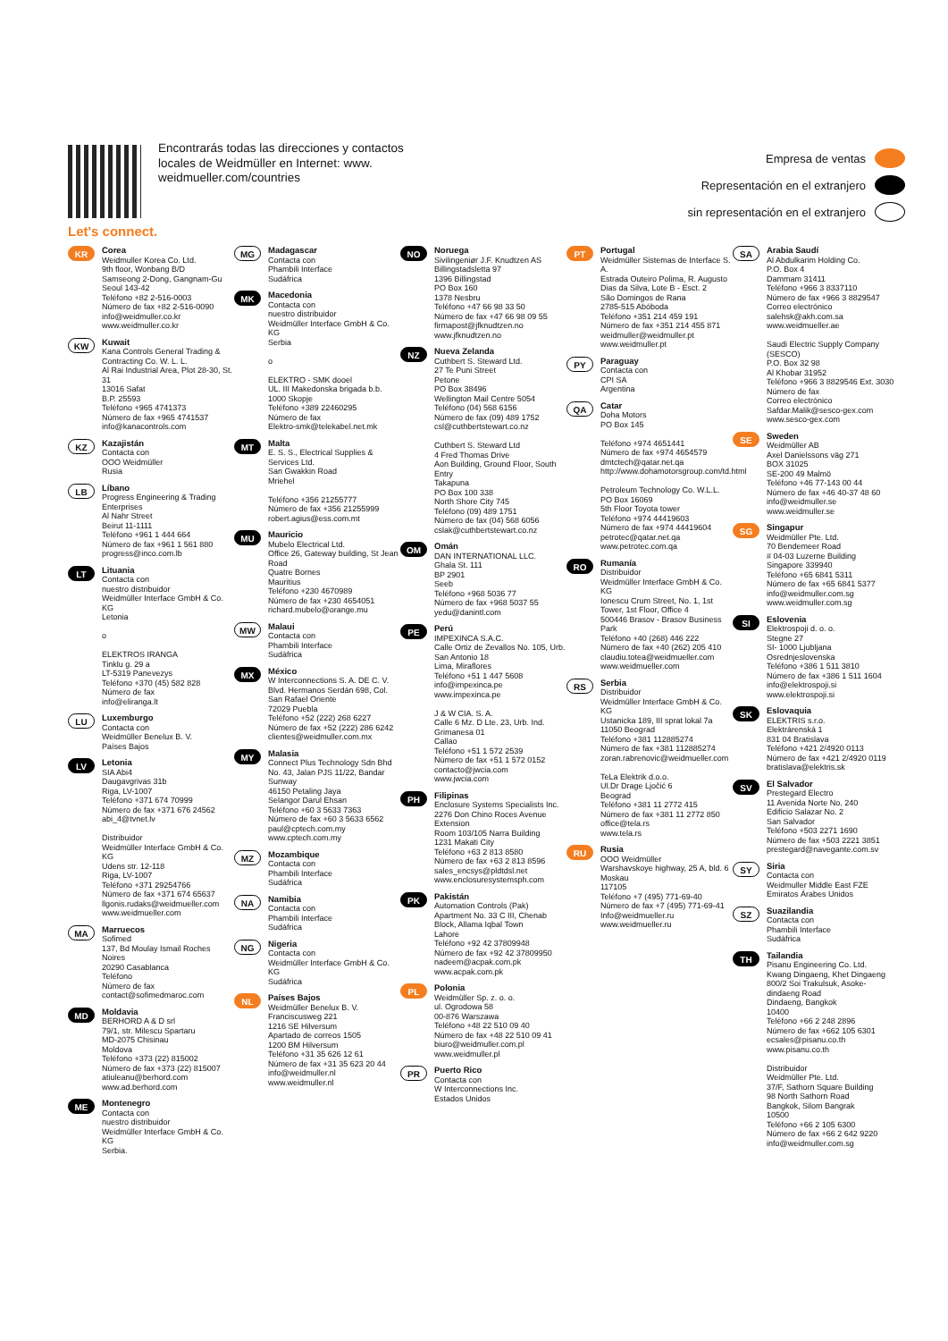Let's connect.
Encontrarás todas las direcciones y contactos locales de Weidmüller en Internet: www. weidmueller.com/countries
Empresa de ventas
Representación en el extranjero
sin representación en el extranjero
KR
Corea
Weidmuller Korea Co. Ltd.
9th floor, Wonbang B/D
Samseong 2-Dong, Gangnam-Gu
Seoul 143-42
Teléfono +82 2-516-0003
Número de fax +82 2-516-0090
info@weidmuller.co.kr
www.weidmuller.co.kr
KW
Kuwait
Kana Controls General Trading & Contracting Co. W. L. L.
Al Rai Industrial Area, Plot 28-30, St. 31
13016 Safat
B.P. 25593
Teléfono +965 4741373
Número de fax +965 4741537
info@kanacontrols.com
KZ
Kazajistán
Contacta con
OOO Weidmüller
Rusia
LB
Líbano
Progress Engineering & Trading Enterprises
Al Nahr Street
Beirut 11-1111
Teléfono +961 1 444 664
Número de fax +961 1 561 880
progress@inco.com.lb
LT
Lituania
Contacta con
nuestro distribuidor
Weidmüller Interface GmbH & Co. KG
Letonia
o
ELEKTROS IRANGA
Tinklu g. 29 a
LT-5319 Panevezys
Teléfono +370 (45) 582 828
Número de fax
info@eliranga.lt
LU
Luxemburgo
Contacta con
Weidmüller Benelux B. V.
Países Bajos
LV
Letonia
SIA Abi4
Daugavgrivas 31b
Riga, LV-1007
Teléfono +371 674 70999
Número de fax +371 676 24562
abi_4@tvnet.lv
Distribuidor
Weidmüller Interface GmbH & Co. KG
Udens str. 12-118
Riga, LV-1007
Teléfono +371 29254766
Número de fax +371 674 65637
llgonis.rudaks@weidmueller.com
www.weidmueller.com
MA
Marruecos
Sofimed
137, Bd Moulay Ismail Roches Noires
20290 Casablanca
Teléfono
Número de fax
contact@sofimedmaroc.com
MD
Moldavia
BERHORD A & D srl
79/1, str. Milescu Spartaru
MD-2075 Chisinau
Moldova
Teléfono +373 (22) 815002
Número de fax +373 (22) 815007
atiuleanu@berhord.com
www.ad.berhord.com
ME
Montenegro
Contacta con
nuestro distribuidor
Weidmüller Interface GmbH & Co. KG
Serbia.
MG
Madagascar
Contacta con
Phambili Interface
Sudáfrica
MK
Macedonia
Contacta con
nuestro distribuidor
Weidmüller Interface GmbH & Co. KG
Serbia
o
ELEKTRO - SMK dooel
UL. III Makedonska brigada b.b.
1000 Skopje
Teléfono +389 22460295
Número de fax
Elektro-smk@telekabel.net.mk
MT
Malta
E. S. S., Electrical Supplies & Services Ltd.
San Gwakkin Road
Mriehel
Teléfono +356 21255777
Número de fax +356 21255999
robert.agius@ess.com.mt
MU
Mauricio
Mubelo Electrical Ltd.
Office 26, Gateway building, St Jean Road
Quatre Bornes
Mauritius
Teléfono +230 4670989
Número de fax +230 4654051
richard.mubelo@orange.mu
MW
Malaui
Contacta con
Phambili Interface
Sudáfrica
MX
México
W Interconnections S. A. DE C. V.
Blvd. Hermanos Serdán 698, Col. San Rafael Oriente
72029 Puebla
Teléfono +52 (222) 268 6227
Número de fax +52 (222) 286 6242
clientes@weidmuller.com.mx
MY
Malasia
Connect Plus Technology Sdn Bhd
No. 43, Jalan PJS 11/22, Bandar Sunway
46150 Petaling Jaya
Selangor Darul Ehsan
Teléfono +60 3 5633 7363
Número de fax +60 3 5633 6562
paul@cptech.com.my
www.cptech.com.my
MZ
Mozambique
Contacta con
Phambili Interface
Sudáfrica
NA
Namibia
Contacta con
Phambili Interface
Sudáfrica
NG
Nigeria
Contacta con
Weidmüller Interface GmbH & Co. KG
Sudáfrica
NL
Países Bajos
Weidmüller Benelux B. V.
Franciscusweg 221
1216 SE Hilversum
Apartado de correos 1505
1200 BM Hilversum
Teléfono +31 35 626 12 61
Número de fax +31 35 623 20 44
info@weidmuller.nl
www.weidmuller.nl
NO
Noruega
Sivilingeniør J.F. Knudtzen AS
Billingstadsletta 97
1396 Billingstad
PO Box 160
1378 Nesbru
Teléfono +47 66 98 33 50
Número de fax +47 66 98 09 55
firmapost@jfknudtzen.no
www.jfknudtzen.no
NZ
Nueva Zelanda
Cuthbert S. Steward Ltd.
27 Te Puni Street
Petone
PO Box 38496
Wellington Mail Centre 5054
Teléfono (04) 568 6156
Número de fax (09) 489 1752
csl@cuthbertstewart.co.nz
Cuthbert S. Steward Ltd
4 Fred Thomas Drive
Aon Building, Ground Floor, South Entry
Takapuna
PO Box 100 338
North Shore City 745
Teléfono (09) 489 1751
Número de fax (04) 568 6056
cslak@cuthbertstewart.co.nz
OM
Omán
DAN INTERNATIONAL LLC.
Ghala St. 111
BP 2901
Seeb
Teléfono +968 5036 77
Número de fax +968 5037 55
yedu@danintl.com
PE
Perú
IMPEXINCA S.A.C.
Calle Ortiz de Zevallos No. 105, Urb. San Antonio 18
Lima, Miraflores
Teléfono +51 1 447 5608
info@impexinca.pe
www.impexinca.pe
J & W CIA. S. A.
Calle 6 Mz. D Lte. 23, Urb. Ind. Grimanesa 01
Callao
Teléfono +51 1 572 2539
Número de fax +51 1 572 0152
contacto@jwcia.com
www.jwcia.com
PH
Filipinas
Enclosure Systems Specialists Inc.
2276 Don Chino Roces Avenue Extension
Room 103/105 Narra Building
1231 Makati City
Teléfono +63 2 813 8580
Número de fax +63 2 813 8596
sales_encsys@pldtdsl.net
www.enclosuresystemsph.com
PK
Pakistán
Automation Controls (Pak)
Apartment No. 33 C III, Chenab Block, Allama Iqbal Town
Lahore
Teléfono +92 42 37809948
Número de fax +92 42 37809950
nadeem@acpak.com.pk
www.acpak.com.pk
PL
Polonia
Weidmüller Sp. z. o. o.
ul. Ogrodowa 58
00-876 Warszawa
Teléfono +48 22 510 09 40
Número de fax +48 22 510 09 41
biuro@weidmuller.com.pl
www.weidmuller.pl
PR
Puerto Rico
Contacta con
W Interconnections Inc.
Estados Unidos
PT
Portugal
Weidmüller Sistemas de Interface S. A.
Estrada Outeiro Polima, R. Augusto Dias da Silva, Lote B - Esct. 2
São Domingos de Rana
2785-515 Abóboda
Teléfono +351 214 459 191
Número de fax +351 214 455 871
weidmuller@weidmuller.pt
www.weidmuller.pt
PY
Paraguay
Contacta con
CPI SA
Argentina
QA
Catar
Doha Motors
PO Box 145
Teléfono +974 4651441
Número de fax +974 4654579
dmtctech@qatar.net.qa
http://www.dohamotorsgroup.com/td.html
Petroleum Technology Co. W.L.L.
PO Box 16069
5th Floor Toyota tower
Teléfono +974 44419603
Número de fax +974 44419604
petrotec@qatar.net.qa
www.petrotec.com.qa
RO
Rumanía
Distribuidor
Weidmüller Interface GmbH & Co. KG
Ionescu Crum Street, No. 1, 1st Tower, 1st Floor, Office 4
500446 Brasov - Brasov Business Park
Teléfono +40 (268) 446 222
Número de fax +40 (262) 205 410
claudiu.totea@weidmueller.com
www.weidmueller.com
RS
Serbia
Distribuidor
Weidmüller Interface GmbH & Co. KG
Ustanicka 189, III sprat lokal 7a
11050 Beograd
Teléfono +381 112885274
Número de fax +381 112885274
zoran.rabrenovic@weidmueller.com
TeLa Elektrik d.o.o.
Ul.Dr Drage Ljočić 6
Beograd
Teléfono +381 11 2772 415
Número de fax +381 11 2772 850
office@tela.rs
www.tela.rs
RU
Rusia
OOO Weidmüller
Warshavskoye highway, 25 A, bld. 6
Moskau
117105
Teléfono +7 (495) 771-69-40
Número de fax +7 (495) 771-69-41
Info@weidmueller.ru
www.weidmueller.ru
SA
Arabia Saudí
Al Abdulkarim Holding Co.
P.O. Box 4
Dammam 31411
Teléfono +966 3 8337110
Número de fax +966 3 8829547
Correo electrónico salehsk@akh.com.sa
www.weidmueller.ae
Saudi Electric Supply Company (SESCO)
P.O. Box 32 98
Al Khobar 31952
Teléfono +966 3 8829546 Ext. 3030
Número de fax
Correo electrónico Safdar.Malik@sesco-gex.com
www.sesco-gex.com
SE
Sweden
Weidmüller AB
Axel Danielssons väg 271
BOX 31025
SE-200 49 Malmö
Teléfono +46 77-143 00 44
Número de fax +46 40-37 48 60
info@weidmuller.se
www.weidmuller.se
SG
Singapur
Weidmüller Pte. Ltd.
70 Bendemeer Road
# 04-03 Luzerne Building
Singapore 339940
Teléfono +65 6841 5311
Número de fax +65 6841 5377
info@weidmuller.com.sg
www.weidmuller.com.sg
SI
Eslovenia
Elektrospoji d. o. o.
Stegne 27
SI- 1000 Ljubljana
Osrednjeslovenska
Teléfono +386 1 511 3810
Número de fax +386 1 511 1604
info@elektrospoji.si
www.elektrospoji.si
SK
Eslovaquia
ELEKTRIS s.r.o.
Elektrárenská 1
831 04 Bratislava
Teléfono +421 2/4920 0113
Número de fax +421 2/4920 0119
bratislava@elektris.sk
SV
El Salvador
Prestegard Electro
11 Avenida Norte No. 240
Edificio Salazar No. 2
San Salvador
Teléfono +503 2271 1690
Número de fax +503 2221 3851
prestegard@navegante.com.sv
SY
Siria
Contacta con
Weidmuller Middle East FZE
Emiratos Árabes Unidos
SZ
Suazilandia
Contacta con
Phambili Interface
Sudáfrica
TH
Tailandia
Pisanu Engineering Co. Ltd.
Kwang Dingaeng, Khet Dingaeng
800/2 Soi Trakulsuk, Asoke-dindaeng Road
Dindaeng, Bangkok
10400
Teléfono +66 2 248 2896
Número de fax +662 105 6301
ecsales@pisanu.co.th
www.pisanu.co.th
Distribuidor
Weidmüller Pte. Ltd.
37/F, Sathorn Square Building
98 North Sathorn Road
Bangkok, Silom Bangrak
10500
Teléfono +66 2 105 6300
Número de fax +66 2 642 9220
info@weidmuller.com.sg